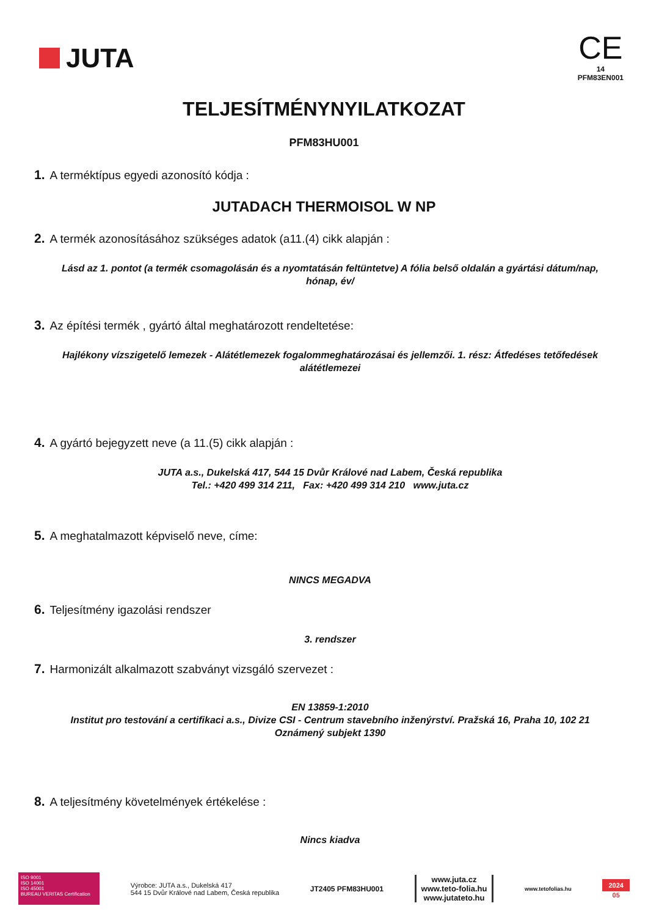JUTA
CE
14
PFM83EN001
TELJESÍTMÉNYNYILATKOZAT
PFM83HU001
1. A terméktípus egyedi azonosító kódja :
JUTADACH THERMOISOL W NP
2. A termék azonosításához szükséges adatok (a11.(4) cikk alapján :
Lásd az 1. pontot (a termék csomagolásán és a nyomtatásán feltüntetve) A fólia belső oldalán a gyártási dátum/nap, hónap, év/
3. Az építési termék , gyártó által meghatározott rendeltetése:
Hajlékony vízszigetelő lemezek - Alátétlemezek fogalommeghatározásai és jellemzői. 1. rész: Átfedéses tetőfedések alátétlemezei
4. A gyártó bejegyzett neve (a 11.(5) cikk alapján :
JUTA a.s., Dukelská 417, 544 15 Dvůr Králové nad Labem, Česká republika
Tel.: +420 499 314 211, Fax: +420 499 314 210 www.juta.cz
5. A meghatalmazott képviselő neve, címe:
NINCS MEGADVA
6. Teljesítmény igazolási rendszer
3. rendszer
7. Harmonizált alkalmazott szabványt vizsgáló szervezet :
EN 13859-1:2010
Institut pro testování a certifikaci a.s., Divize CSI - Centrum stavebního inženýrství. Pražská 16, Praha 10, 102 21 Oznámený subjekt 1390
8. A teljesítmény követelmények értékelése :
Nincs kiadva
ISO 9001
ISO 14001
ISO 45001
BUREAU VERITAS Certification
Výrobce: JUTA a.s., Dukelská 417
544 15 Dvůr Králové nad Labem, Česká republika
JT2405 PFM83HU001
www.juta.cz
www.teto-folia.hu
www.jutateto.hu
www.tetofolias.hu
2024
05